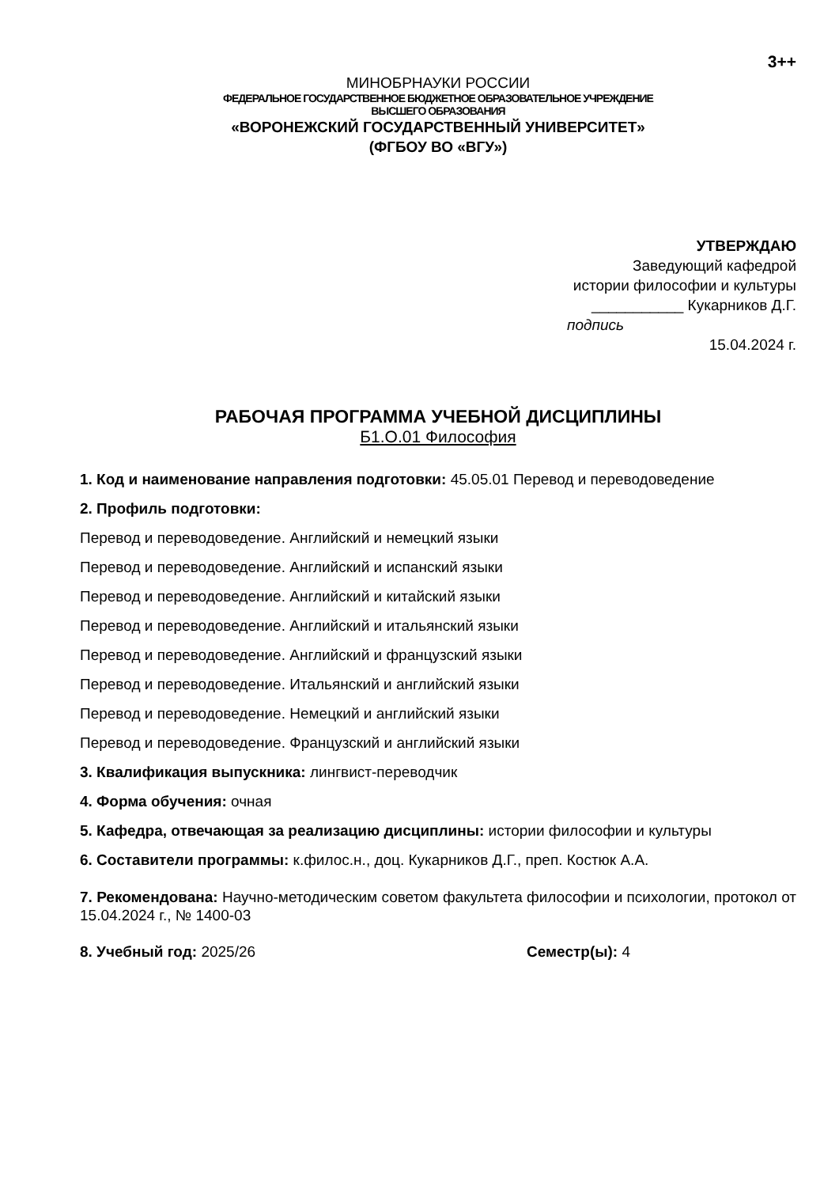3++
МИНОБРНАУКИ РОССИИ
ФЕДЕРАЛЬНОЕ ГОСУДАРСТВЕННОЕ БЮДЖЕТНОЕ ОБРАЗОВАТЕЛЬНОЕ УЧРЕЖДЕНИЕ
ВЫСШЕГО ОБРАЗОВАНИЯ
«ВОРОНЕЖСКИЙ ГОСУДАРСТВЕННЫЙ УНИВЕРСИТЕТ»
(ФГБОУ ВО «ВГУ»)
УТВЕРЖДАЮ
Заведующий кафедрой
истории философии и культуры
___________ Кукарников Д.Г.
подпись
15.04.2024 г.
РАБОЧАЯ ПРОГРАММА УЧЕБНОЙ ДИСЦИПЛИНЫ
Б1.О.01 Философия
1. Код и наименование направления подготовки: 45.05.01 Перевод и переводоведение
2. Профиль подготовки:
Перевод и переводоведение. Английский и немецкий языки
Перевод и переводоведение. Английский и испанский языки
Перевод и переводоведение. Английский и китайский языки
Перевод и переводоведение. Английский и итальянский языки
Перевод и переводоведение. Английский и французский языки
Перевод и переводоведение. Итальянский и английский языки
Перевод и переводоведение. Немецкий и английский языки
Перевод и переводоведение. Французский и английский языки
3. Квалификация выпускника: лингвист-переводчик
4. Форма обучения: очная
5. Кафедра, отвечающая за реализацию дисциплины: истории философии и культуры
6. Составители программы: к.филос.н., доц. Кукарников Д.Г., преп. Костюк А.А.
7. Рекомендована: Научно-методическим советом факультета философии и психологии, протокол от 15.04.2024 г., № 1400-03
8. Учебный год: 2025/26 Семестр(ы): 4